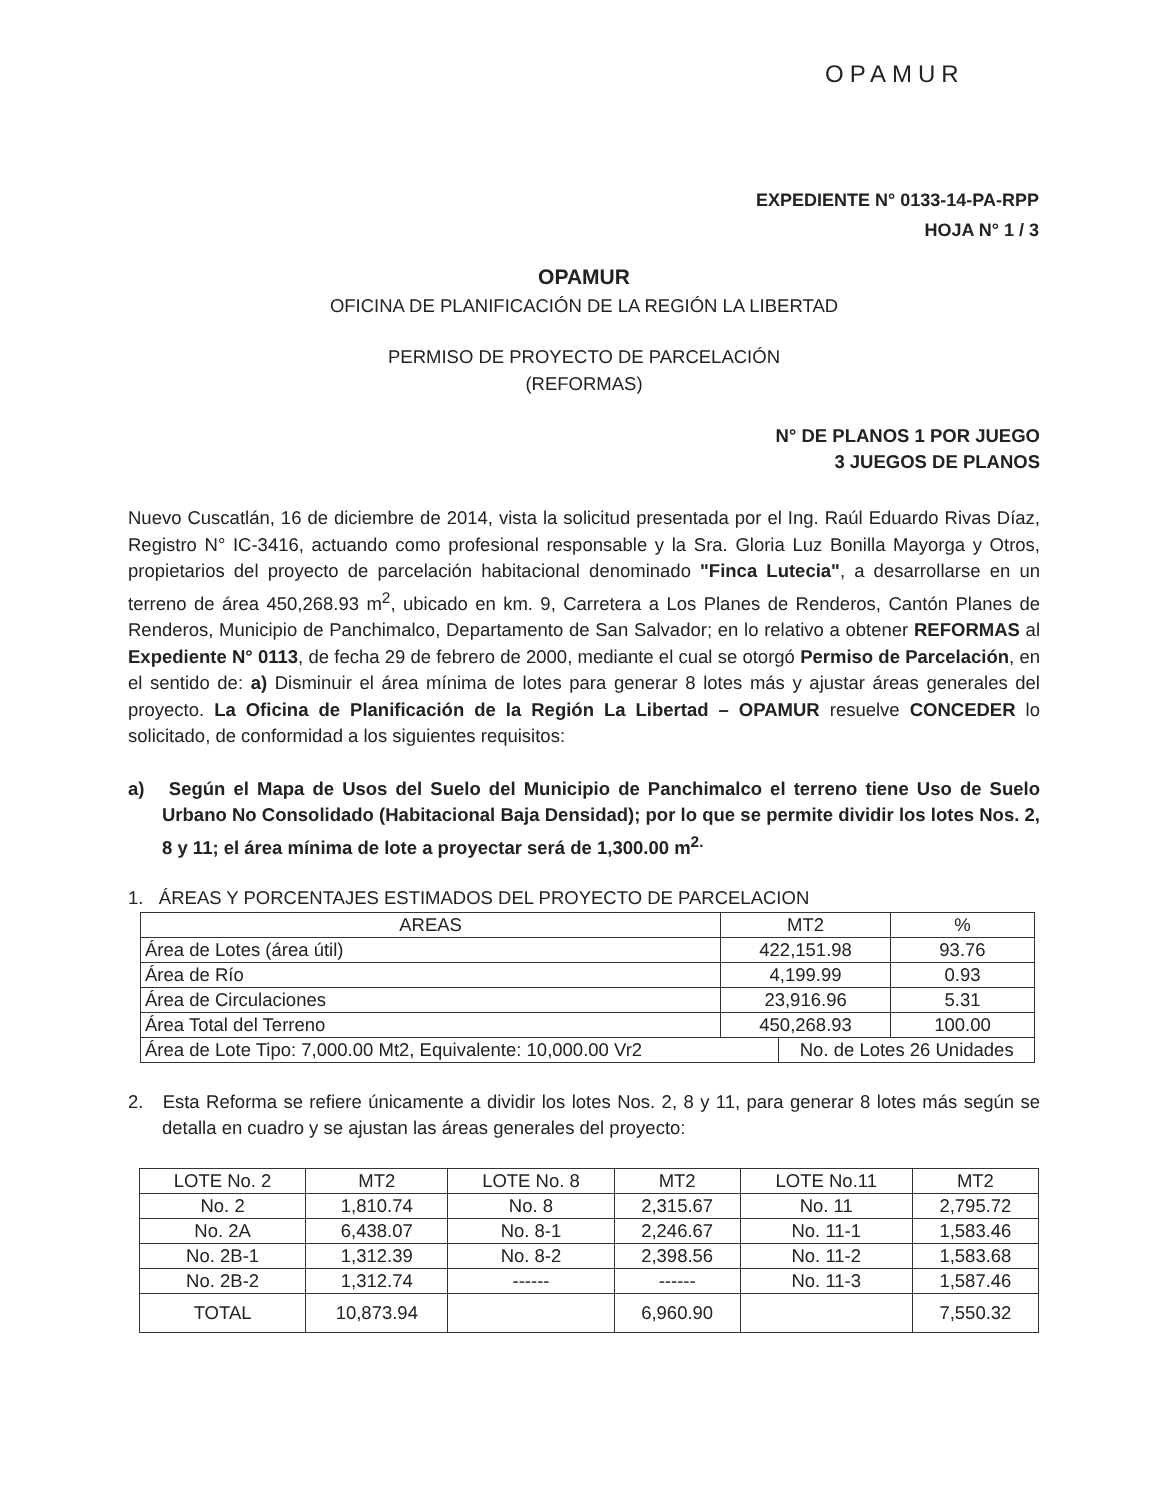OPAMUR
EXPEDIENTE N° 0133-14-PA-RPP
HOJA N° 1 / 3
OPAMUR
OFICINA DE PLANIFICACIÓN DE LA REGIÓN LA LIBERTAD
PERMISO DE PROYECTO DE PARCELACIÓN
(REFORMAS)
N° DE PLANOS 1 POR JUEGO
3 JUEGOS DE PLANOS
Nuevo Cuscatlán, 16 de diciembre de 2014, vista la solicitud presentada por el Ing. Raúl Eduardo Rivas Díaz, Registro N° IC-3416, actuando como profesional responsable y la Sra. Gloria Luz Bonilla Mayorga y Otros, propietarios del proyecto de parcelación habitacional denominado "Finca Lutecia", a desarrollarse en un terreno de área 450,268.93 m<sup>2</sup>, ubicado en km. 9, Carretera a Los Planes de Renderos, Cantón Planes de Renderos, Municipio de Panchimalco, Departamento de San Salvador; en lo relativo a obtener REFORMAS al Expediente N° 0113, de fecha 29 de febrero de 2000, mediante el cual se otorgó Permiso de Parcelación, en el sentido de: a) Disminuir el área mínima de lotes para generar 8 lotes más y ajustar áreas generales del proyecto. La Oficina de Planificación de la Región La Libertad – OPAMUR resuelve CONCEDER lo solicitado, de conformidad a los siguientes requisitos:
a) Según el Mapa de Usos del Suelo del Municipio de Panchimalco el terreno tiene Uso de Suelo Urbano No Consolidado (Habitacional Baja Densidad); por lo que se permite dividir los lotes Nos. 2, 8 y 11; el área mínima de lote a proyectar será de 1,300.00 m<sup>2.</sup>
1. ÁREAS Y PORCENTAJES ESTIMADOS DEL PROYECTO DE PARCELACION
| AREAS | MT2 | | % |
| --- | --- | --- | --- |
| Área de Lotes (área útil) | 422,151.98 | | 93.76 |
| Área de Río | 4,199.99 | | 0.93 |
| Área de Circulaciones | 23,916.96 | | 5.31 |
| Área Total del Terreno | 450,268.93 | | 100.00 |
| Área de Lote Tipo: 7,000.00 Mt2, Equivalente: 10,000.00 Vr2 | | No. de Lotes 26 Unidades | |
2. Esta Reforma se refiere únicamente a dividir los lotes Nos. 2, 8 y 11, para generar 8 lotes más según se detalla en cuadro y se ajustan las áreas generales del proyecto:
| LOTE No. 2 | MT2 | LOTE No. 8 | MT2 | LOTE No.11 | MT2 |
| --- | --- | --- | --- | --- | --- |
| No. 2 | 1,810.74 | No. 8 | 2,315.67 | No. 11 | 2,795.72 |
| No. 2A | 6,438.07 | No. 8-1 | 2,246.67 | No. 11-1 | 1,583.46 |
| No. 2B-1 | 1,312.39 | No. 8-2 | 2,398.56 | No. 11-2 | 1,583.68 |
| No. 2B-2 | 1,312.74 | ------ | ------ | No. 11-3 | 1,587.46 |
| TOTAL | 10,873.94 | | 6,960.90 | | 7,550.32 |